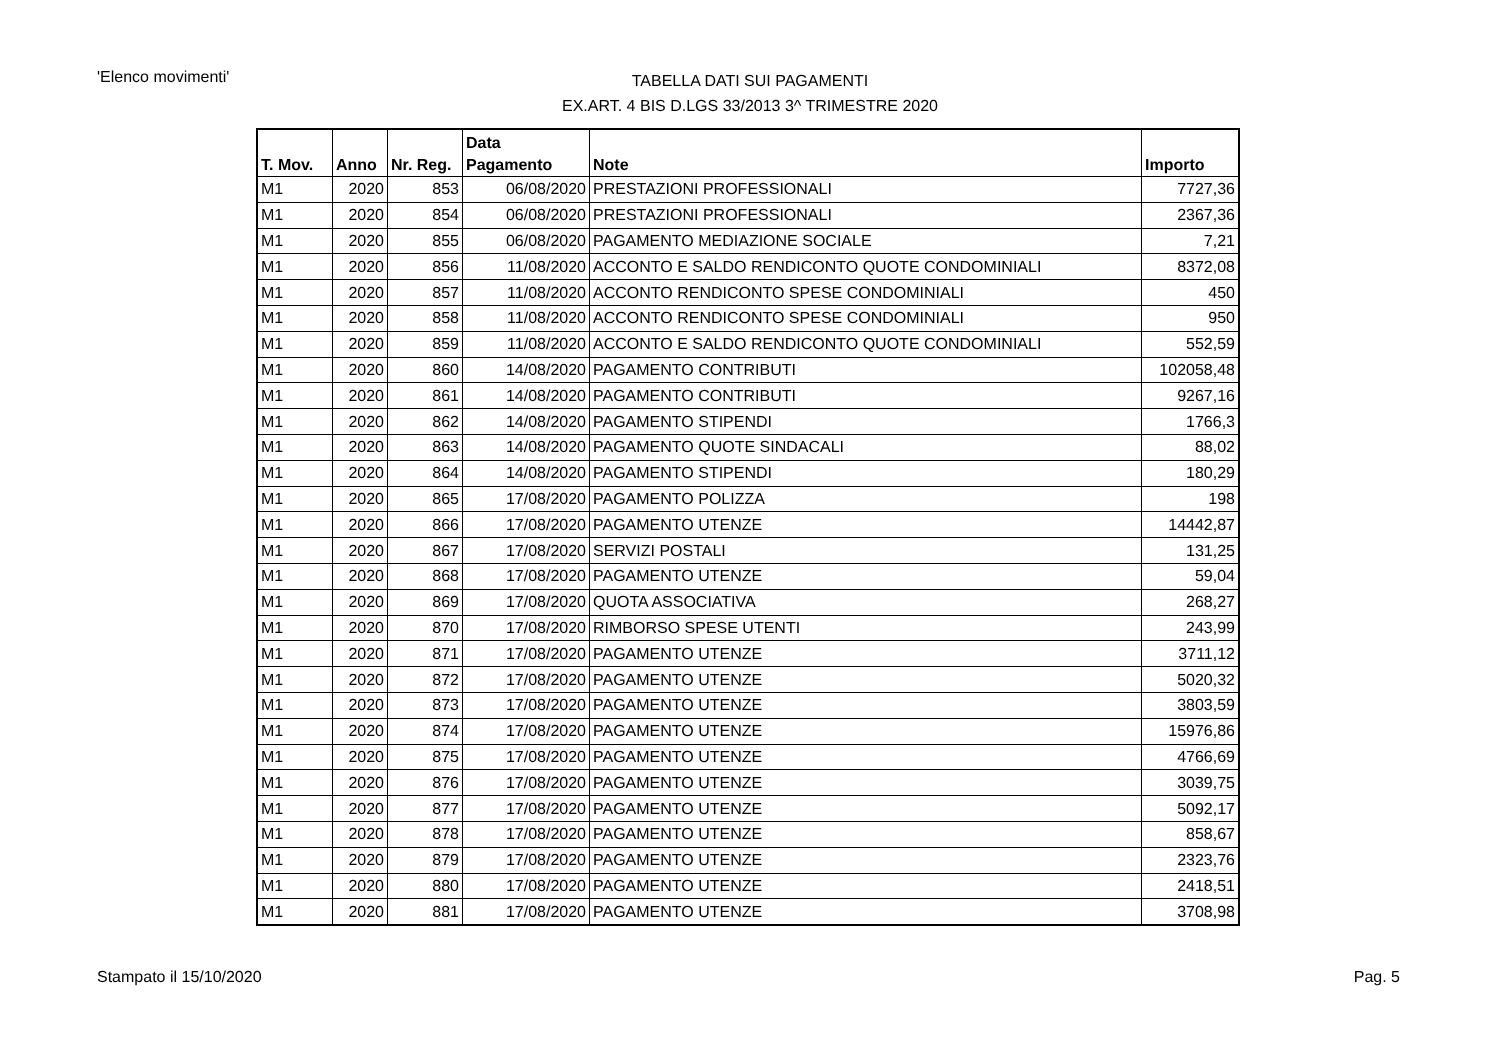'Elenco movimenti'
TABELLA DATI SUI PAGAMENTI
EX.ART. 4 BIS D.LGS 33/2013 3^ TRIMESTRE 2020
| T. Mov. | Anno | Nr. Reg. | Data Pagamento | Note | Importo |
| --- | --- | --- | --- | --- | --- |
| M1 | 2020 | 853 | 06/08/2020 | PRESTAZIONI PROFESSIONALI | 7727,36 |
| M1 | 2020 | 854 | 06/08/2020 | PRESTAZIONI PROFESSIONALI | 2367,36 |
| M1 | 2020 | 855 | 06/08/2020 | PAGAMENTO MEDIAZIONE SOCIALE | 7,21 |
| M1 | 2020 | 856 | 11/08/2020 | ACCONTO E SALDO RENDICONTO QUOTE CONDOMINIALI | 8372,08 |
| M1 | 2020 | 857 | 11/08/2020 | ACCONTO RENDICONTO SPESE CONDOMINIALI | 450 |
| M1 | 2020 | 858 | 11/08/2020 | ACCONTO RENDICONTO SPESE CONDOMINIALI | 950 |
| M1 | 2020 | 859 | 11/08/2020 | ACCONTO E SALDO RENDICONTO QUOTE CONDOMINIALI | 552,59 |
| M1 | 2020 | 860 | 14/08/2020 | PAGAMENTO CONTRIBUTI | 102058,48 |
| M1 | 2020 | 861 | 14/08/2020 | PAGAMENTO CONTRIBUTI | 9267,16 |
| M1 | 2020 | 862 | 14/08/2020 | PAGAMENTO STIPENDI | 1766,3 |
| M1 | 2020 | 863 | 14/08/2020 | PAGAMENTO QUOTE SINDACALI | 88,02 |
| M1 | 2020 | 864 | 14/08/2020 | PAGAMENTO STIPENDI | 180,29 |
| M1 | 2020 | 865 | 17/08/2020 | PAGAMENTO POLIZZA | 198 |
| M1 | 2020 | 866 | 17/08/2020 | PAGAMENTO UTENZE | 14442,87 |
| M1 | 2020 | 867 | 17/08/2020 | SERVIZI POSTALI | 131,25 |
| M1 | 2020 | 868 | 17/08/2020 | PAGAMENTO UTENZE | 59,04 |
| M1 | 2020 | 869 | 17/08/2020 | QUOTA ASSOCIATIVA | 268,27 |
| M1 | 2020 | 870 | 17/08/2020 | RIMBORSO SPESE UTENTI | 243,99 |
| M1 | 2020 | 871 | 17/08/2020 | PAGAMENTO UTENZE | 3711,12 |
| M1 | 2020 | 872 | 17/08/2020 | PAGAMENTO UTENZE | 5020,32 |
| M1 | 2020 | 873 | 17/08/2020 | PAGAMENTO UTENZE | 3803,59 |
| M1 | 2020 | 874 | 17/08/2020 | PAGAMENTO UTENZE | 15976,86 |
| M1 | 2020 | 875 | 17/08/2020 | PAGAMENTO UTENZE | 4766,69 |
| M1 | 2020 | 876 | 17/08/2020 | PAGAMENTO UTENZE | 3039,75 |
| M1 | 2020 | 877 | 17/08/2020 | PAGAMENTO UTENZE | 5092,17 |
| M1 | 2020 | 878 | 17/08/2020 | PAGAMENTO UTENZE | 858,67 |
| M1 | 2020 | 879 | 17/08/2020 | PAGAMENTO UTENZE | 2323,76 |
| M1 | 2020 | 880 | 17/08/2020 | PAGAMENTO UTENZE | 2418,51 |
| M1 | 2020 | 881 | 17/08/2020 | PAGAMENTO UTENZE | 3708,98 |
Stampato il 15/10/2020 Pag. 5